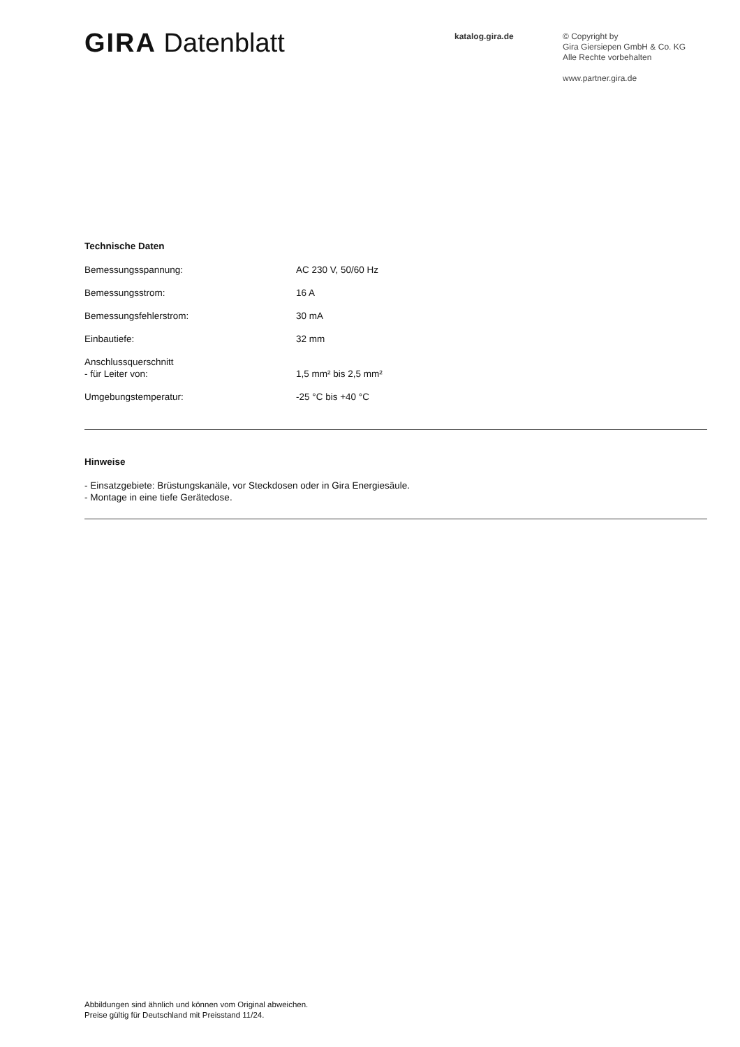GIRA Datenblatt
katalog.gira.de
© Copyright by
Gira Giersiepen GmbH & Co. KG
Alle Rechte vorbehalten
www.partner.gira.de
Technische Daten
| Bemessungsspannung: | AC 230 V, 50/60 Hz |
| Bemessungsstrom: | 16 A |
| Bemessungsfehlerstrom: | 30 mA |
| Einbautiefe: | 32 mm |
| Anschlussquerschnitt - für Leiter von: | 1,5 mm² bis 2,5 mm² |
| Umgebungstemperatur: | -25 °C bis +40 °C |
Hinweise
- Einsatzgebiete: Brüstungskanäle, vor Steckdosen oder in Gira Energiesäule.
- Montage in eine tiefe Gerätedose.
Abbildungen sind ähnlich und können vom Original abweichen.
Preise gültig für Deutschland mit Preisstand 11/24.